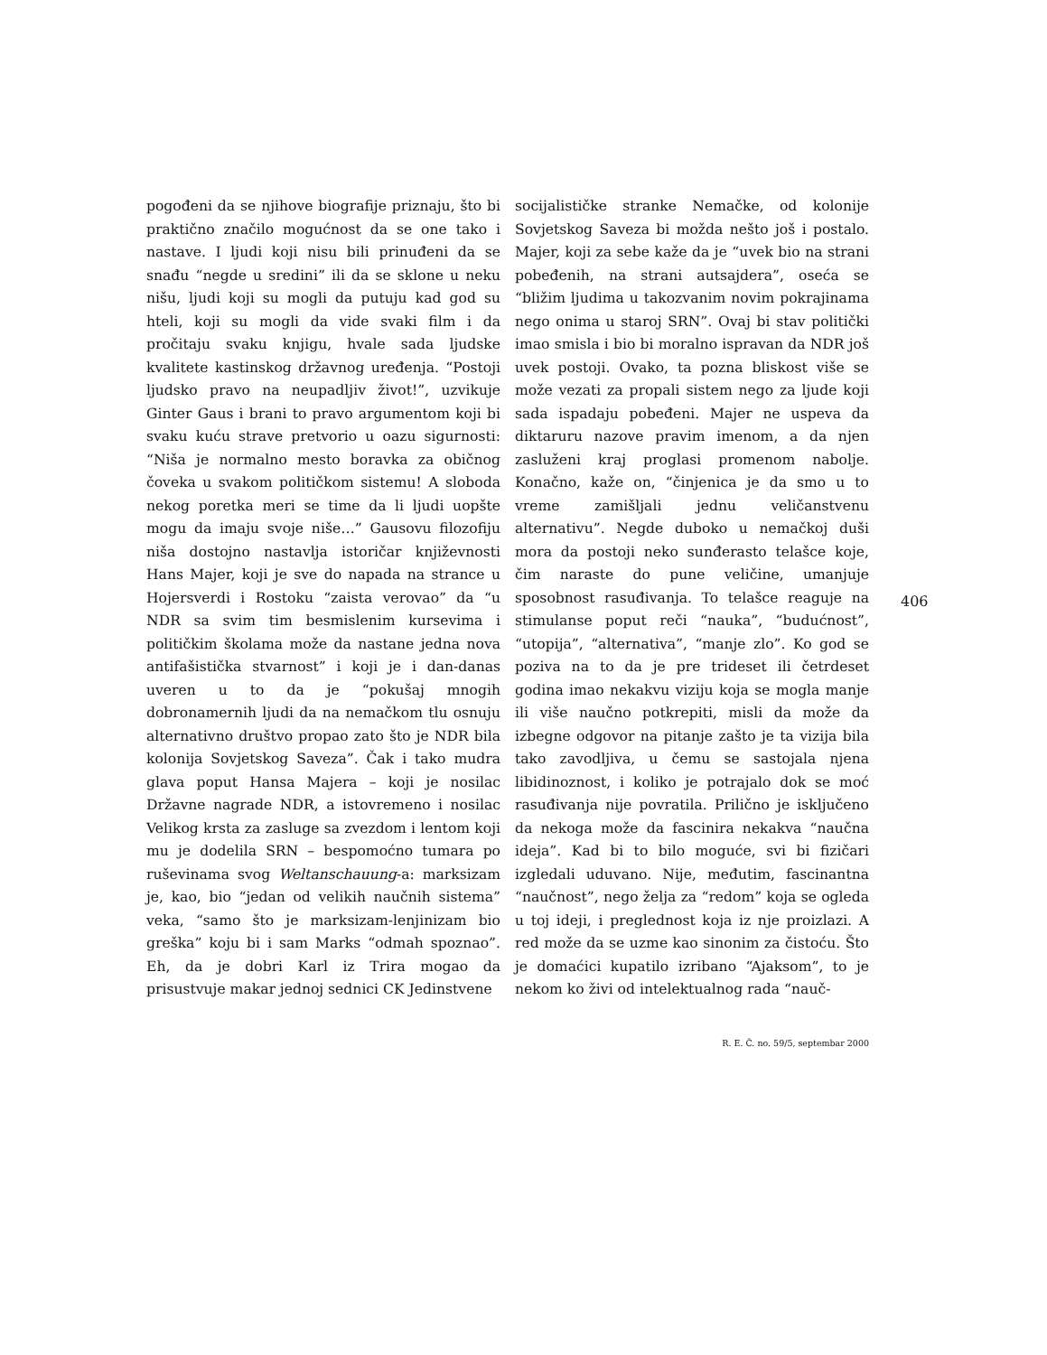406
pogođeni da se njihove biografije priznaju, što bi praktično značilo mogućnost da se one tako i nastave. I ljudi koji nisu bili prinuđeni da se snađu “negde u sredini” ili da se sklone u neku nišu, ljudi koji su mogli da putuju kad god su hteli, koji su mogli da vide svaki film i da pročitaju svaku knjigu, hvale sada ljudske kvalitete kastinskog državnog uređenja. “Postoji ljudsko pravo na neupadljiv život!”, uzvikuje Ginter Gaus i brani to pravo argumentom koji bi svaku kuću strave pretvorio u oazu sigurnosti: “Niša je normalno mesto boravka za običnog čoveka u svakom političkom sistemu! A sloboda nekog poretka meri se time da li ljudi uopšte mogu da imaju svoje niše…” Gausovu filozofiju niša dostojno nastavlja istoričar književnosti Hans Majer, koji je sve do napada na strance u Hojersverdi i Rostoku “zaista verovao” da “u NDR sa svim tim besmislenim kursevima i političkim školama može da nastane jedna nova antifašistička stvarnost” i koji je i dan-danas uveren u to da je “pokušaj mnogih dobronamernih ljudi da na nemačkom tlu osnuju alternativno društvo propao zato što je NDR bila kolonija Sovjetskog Saveza”. Čak i tako mudra glava poput Hansa Majera – koji je nosilac Državne nagrade NDR, a istovremeno i nosilac Velikog krsta za zasluge sa zvezdom i lentom koji mu je dodelila SRN – bespomoćno tumara po ruševinama svog Weltanschauung-a: marksizam je, kao, bio “jedan od velikih naučnih sistema” veka, “samo što je marksizam-lenjinizam bio greška” koju bi i sam Marks “odmah spoznao”. Eh, da je dobri Karl iz Trira mogao da prisustvuje makar jednoj sednici CK Jedinstvene
socijalističke stranke Nemačke, od kolonije Sovjetskog Saveza bi možda nešto još i postalo. Majer, koji za sebe kaže da je “uvek bio na strani pobeđenih, na strani autsajdera”, oseća se “bližim ljudima u takozvanim novim pokrajinama nego onima u staroj SRN”. Ovaj bi stav politički imao smisla i bio bi moralno ispravan da NDR još uvek postoji. Ovako, ta pozna bliskost više se može vezati za propali sistem nego za ljude koji sada ispadaju pobeđeni. Majer ne uspeva da diktaruru nazove pravim imenom, a da njen zasluženi kraj proglasi promenom nabolje. Konačno, kaže on, “činjenica je da smo u to vreme zamišljali jednu veličanstvenu alternativu”. Negde duboko u nemačkoj duši mora da postoji neko sunđerasto telašce koje, čim naraste do pune veličine, umanjuje sposobnost rasuđivanja. To telašce reaguje na stimulanse poput reči “nauka”, “budućnost”, “utopija”, “alternativa”, “manje zlo”. Ko god se poziva na to da je pre trideset ili četrdeset godina imao nekakvu viziju koja se mogla manje ili više naučno potkrepiti, misli da može da izbegne odgovor na pitanje zašto je ta vizija bila tako zavodljiva, u čemu se sastojala njena libidinoznost, i koliko je potrajalo dok se moć rasuđivanja nije povratila. Prilično je isključeno da nekoga može da fascinira nekakva “naučna ideja”. Kad bi to bilo moguće, svi bi fizičari izgledali uduvano. Nije, međutim, fascinantna “naučnost”, nego želja za “redom” koja se ogleda u toj ideji, i preglednost koja iz nje proizlazi. A red može da se uzme kao sinonim za čistoću. Što je domaćici kupatilo izribano “Ajaksom”, to je nekom ko živi od intelektualnog rada “nauč-
R. E. Č. no. 59/5, septembar 2000